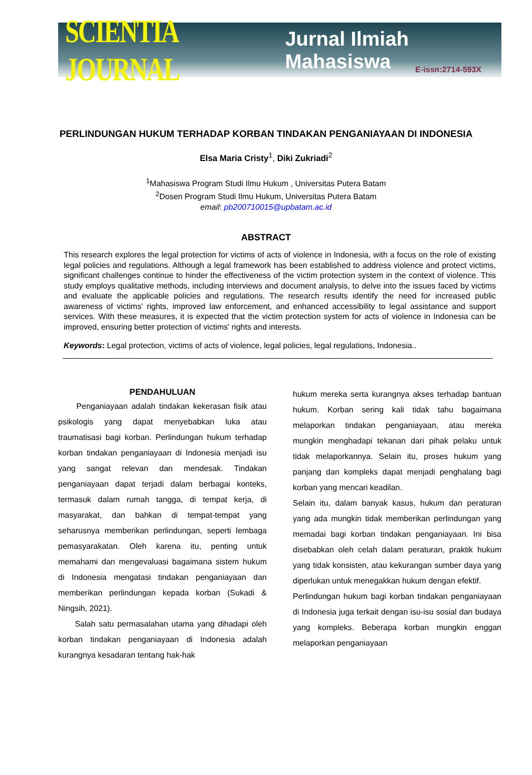SCIENTIA JOURNAL Jurnal Ilmiah Mahasiswa
E-issn:2714-593X
PERLINDUNGAN HUKUM TERHADAP KORBAN TINDAKAN PENGANIAYAAN DI INDONESIA
Elsa Maria Cristy<sup>1</sup>, Diki Zukriadi<sup>2</sup>
<sup>1</sup> Mahasiswa Program Studi Ilmu Hukum , Universitas Putera Batam
<sup>2</sup> Dosen Program Studi Ilmu Hukum, Universitas Putera Batam
email: pb200710015@upbatam.ac.id
ABSTRACT
This research explores the legal protection for victims of acts of violence in Indonesia, with a focus on the role of existing legal policies and regulations. Although a legal framework has been established to address violence and protect victims, significant challenges continue to hinder the effectiveness of the victim protection system in the context of violence. This study employs qualitative methods, including interviews and document analysis, to delve into the issues faced by victims and evaluate the applicable policies and regulations. The research results identify the need for increased public awareness of victims' rights, improved law enforcement, and enhanced accessibility to legal assistance and support services. With these measures, it is expected that the victim protection system for acts of violence in Indonesia can be improved, ensuring better protection of victims' rights and interests.
Keywords: Legal protection, victims of acts of violence, legal policies, legal regulations, Indonesia..
PENDAHULUAN
Penganiayaan adalah tindakan kekerasan fisik atau psikologis yang dapat menyebabkan luka atau traumatisasi bagi korban. Perlindungan hukum terhadap korban tindakan penganiayaan di Indonesia menjadi isu yang sangat relevan dan mendesak. Tindakan penganiayaan dapat terjadi dalam berbagai konteks, termasuk dalam rumah tangga, di tempat kerja, di masyarakat, dan bahkan di tempat-tempat yang seharusnya memberikan perlindungan, seperti lembaga pemasyarakatan. Oleh karena itu, penting untuk memahami dan mengevaluasi bagaimana sistem hukum di Indonesia mengatasi tindakan penganiayaan dan memberikan perlindungan kepada korban (Sukadi & Ningsih, 2021).
Salah satu permasalahan utama yang dihadapi oleh korban tindakan penganiayaan di Indonesia adalah kurangnya kesadaran tentang hak-hak
hukum mereka serta kurangnya akses terhadap bantuan hukum. Korban sering kali tidak tahu bagaimana melaporkan tindakan penganiayaan, atau mereka mungkin menghadapi tekanan dari pihak pelaku untuk tidak melaporkannya. Selain itu, proses hukum yang panjang dan kompleks dapat menjadi penghalang bagi korban yang mencari keadilan.
Selain itu, dalam banyak kasus, hukum dan peraturan yang ada mungkin tidak memberikan perlindungan yang memadai bagi korban tindakan penganiayaan. Ini bisa disebabkan oleh celah dalam peraturan, praktik hukum yang tidak konsisten, atau kekurangan sumber daya yang diperlukan untuk menegakkan hukum dengan efektif.
Perlindungan hukum bagi korban tindakan penganiayaan di Indonesia juga terkait dengan isu-isu sosial dan budaya yang kompleks. Beberapa korban mungkin enggan melaporkan penganiayaan